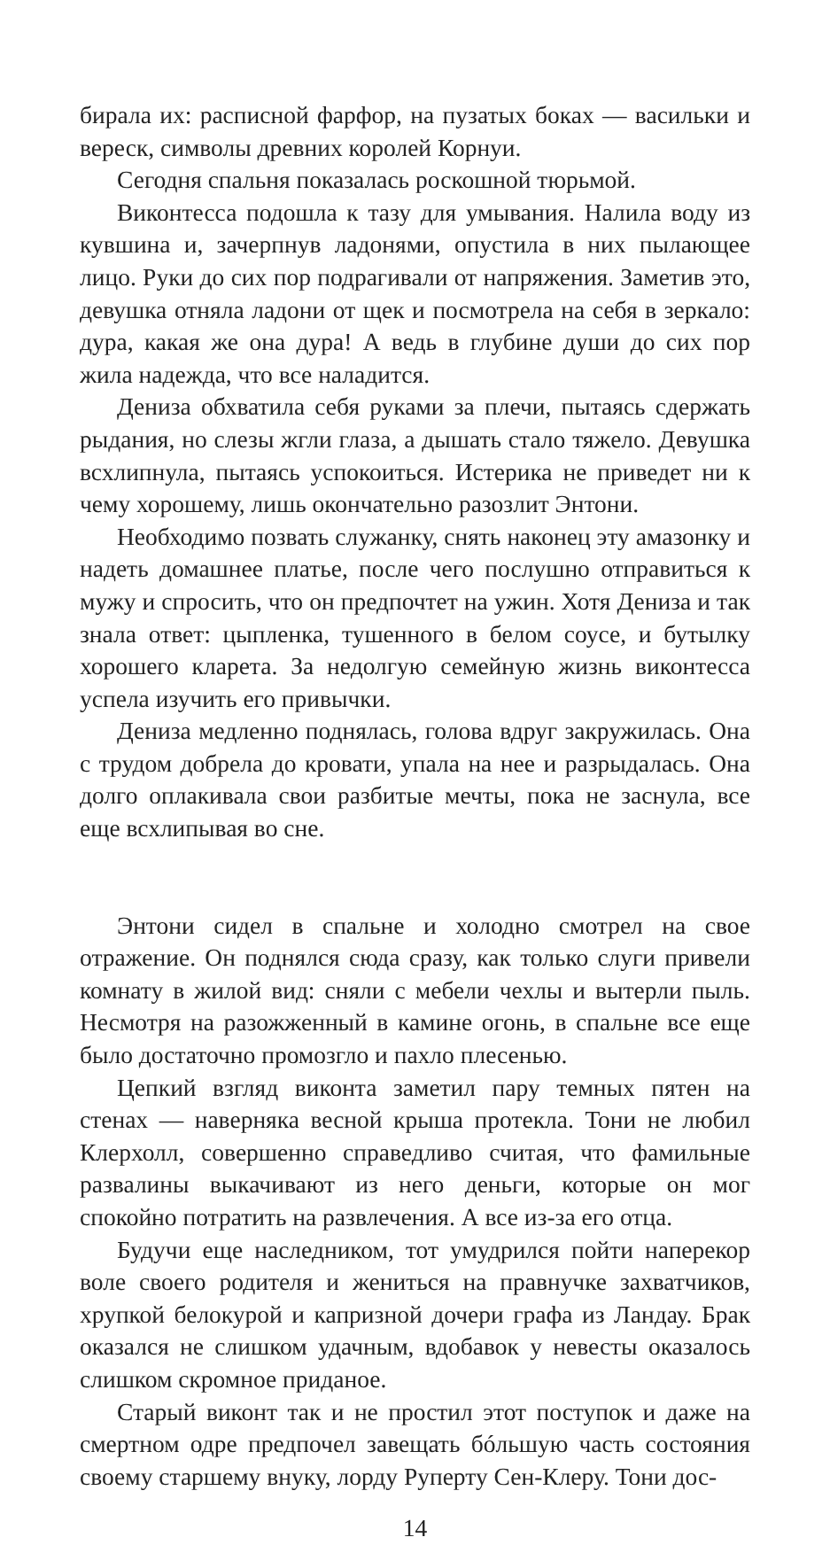бирала их: расписной фарфор, на пузатых боках — васильки и вереск, символы древних королей Корнуи.
Сегодня спальня показалась роскошной тюрьмой.
Виконтесса подошла к тазу для умывания. Налила воду из кувшина и, зачерпнув ладонями, опустила в них пылающее лицо. Руки до сих пор подрагивали от напряжения. Заметив это, девушка отняла ладони от щек и посмотрела на себя в зеркало: дура, какая же она дура! А ведь в глубине души до сих пор жила надежда, что все наладится.
Дениза обхватила себя руками за плечи, пытаясь сдержать рыдания, но слезы жгли глаза, а дышать стало тяжело. Девушка всхлипнула, пытаясь успокоиться. Истерика не приведет ни к чему хорошему, лишь окончательно разозлит Энтони.
Необходимо позвать служанку, снять наконец эту амазонку и надеть домашнее платье, после чего послушно отправиться к мужу и спросить, что он предпочтет на ужин. Хотя Дениза и так знала ответ: цыпленка, тушенного в белом соусе, и бутылку хорошего кларета. За недолгую семейную жизнь виконтесса успела изучить его привычки.
Дениза медленно поднялась, голова вдруг закружилась. Она с трудом добрела до кровати, упала на нее и разрыдалась. Она долго оплакивала свои разбитые мечты, пока не заснула, все еще всхлипывая во сне.
Энтони сидел в спальне и холодно смотрел на свое отражение. Он поднялся сюда сразу, как только слуги привели комнату в жилой вид: сняли с мебели чехлы и вытерли пыль. Несмотря на разожженный в камине огонь, в спальне все еще было достаточно промозгло и пахло плесенью.
Цепкий взгляд виконта заметил пару темных пятен на стенах — наверняка весной крыша протекла. Тони не любил Клерхолл, совершенно справедливо считая, что фамильные развалины выкачивают из него деньги, которые он мог спокойно потратить на развлечения. А все из-за его отца.
Будучи еще наследником, тот умудрился пойти наперекор воле своего родителя и жениться на правнучке захватчиков, хрупкой белокурой и капризной дочери графа из Ландау. Брак оказался не слишком удачным, вдобавок у невесты оказалось слишком скромное приданое.
Старый виконт так и не простил этот поступок и даже на смертном одре предпочел завещать бóльшую часть состояния своему старшему внуку, лорду Руперту Сен-Клеру. Тони дос-
14